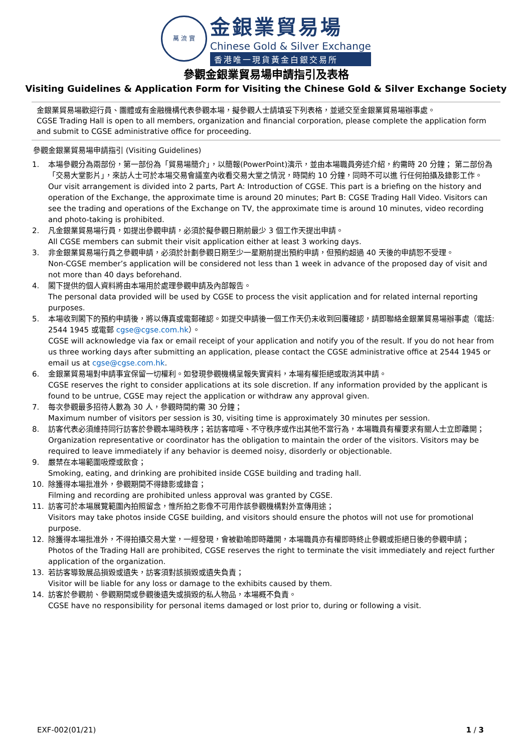萬 流 實
金銀業貿易場
Chinese Gold & Silver Exchange
香港唯一現貨黃金白銀交易所
參觀金銀業貿易場申請指引及表格
Visiting Guidelines & Application Form for Visiting the Chinese Gold & Silver Exchange Society
金銀業貿易場歡迎行員、團體或有金融機構代表參觀本場，擬參觀人士請填妥下列表格，並遞交至金銀業貿易場辦事處。
CGSE Trading Hall is open to all members, organization and financial corporation, please complete the application form and submit to CGSE administrative office for proceeding.
參觀金銀業貿易場申請指引 (Visiting Guidelines)
1. 本場參觀分為兩部份，第一部份為「貿易場簡介」，以簡報(PowerPoint)演示，並由本場職員旁述介紹，約需時 20 分鐘； 第二部份為「交易大堂影片」，來訪人士可於本場交易會議室內收看交易大堂之情況，時間約 10 分鐘，同時不可以進 行任何拍攝及錄影工作。
Our visit arrangement is divided into 2 parts, Part A: Introduction of CGSE. This part is a briefing on the history and operation of the Exchange, the approximate time is around 20 minutes; Part B: CGSE Trading Hall Video. Visitors can see the trading and operations of the Exchange on TV, the approximate time is around 10 minutes, video recording and photo-taking is prohibited.
2. 凡金銀業貿易場行員，如提出參觀申請，必須於擬參觀日期前最少 3 個工作天提出申請。
All CGSE members can submit their visit application either at least 3 working days.
3. 非金銀業貿易場行員之參觀申請，必須於計劃參觀日期至少一星期前提出預約申請，但預約超過 40 天後的申請恕不受理。
Non-CGSE member’s application will be considered not less than 1 week in advance of the proposed day of visit and not more than 40 days beforehand.
4. 閣下提供的個人資料將由本場用於處理參觀申請及內部報告。
The personal data provided will be used by CGSE to process the visit application and for related internal reporting purposes.
5. 本場收到閣下的預約申請後，將以傳真或電郵確認。如提交申請後一個工作天仍未收到回覆確認，請即聯絡金銀業貿易場辦事處（電話: 2544 1945 或電郵 cgse@cgse.com.hk）。
CGSE will acknowledge via fax or email receipt of your application and notify you of the result. If you do not hear from us three working days after submitting an application, please contact the CGSE administrative office at 2544 1945 or email us at cgse@cgse.com.hk.
6. 金銀業貿易場對申請事宜保留一切權利。如發現參觀機構呈報失實資料，本場有權拒絕或取消其申請。
CGSE reserves the right to consider applications at its sole discretion. If any information provided by the applicant is found to be untrue, CGSE may reject the application or withdraw any approval given.
7. 每次參觀最多招待人數為 30 人，參觀時間約需 30 分鐘；
Maximum number of visitors per session is 30, visiting time is approximately 30 minutes per session.
8. 訪客代表必須維持同行訪客於參觀本場時秩序；若訪客喧嘩、不守秩序或作出其他不當行為，本場職員有權要求有關人士立即離開；
Organization representative or coordinator has the obligation to maintain the order of the visitors. Visitors may be required to leave immediately if any behavior is deemed noisy, disorderly or objectionable.
9. 嚴禁在本場範圍吸煙或飲食；
Smoking, eating, and drinking are prohibited inside CGSE building and trading hall.
10. 除獲得本場批准外，參觀期間不得錄影或錄音；
Filming and recording are prohibited unless approval was granted by CGSE.
11. 訪客可於本場展覽範圍內拍照留念，惟所拍之影像不可用作該參觀機構對外宣傳用途；
Visitors may take photos inside CGSE building, and visitors should ensure the photos will not use for promotional purpose.
12. 除獲得本場批准外，不得拍攝交易大堂，一經發現，會被勸喻即時離開，本場職員亦有權即時終止參觀或拒絕日後的參觀申請；
Photos of the Trading Hall are prohibited, CGSE reserves the right to terminate the visit immediately and reject further application of the organization.
13. 若訪客導致展品損毀或遺失，訪客須對該損毀或遺失負責；
Visitor will be liable for any loss or damage to the exhibits caused by them.
14. 訪客於參觀前、參觀期間或參觀後遺失或損毀的私人物品，本場概不負責。
CGSE have no responsibility for personal items damaged or lost prior to, during or following a visit.
EXF-002(01/21) 1 / 3